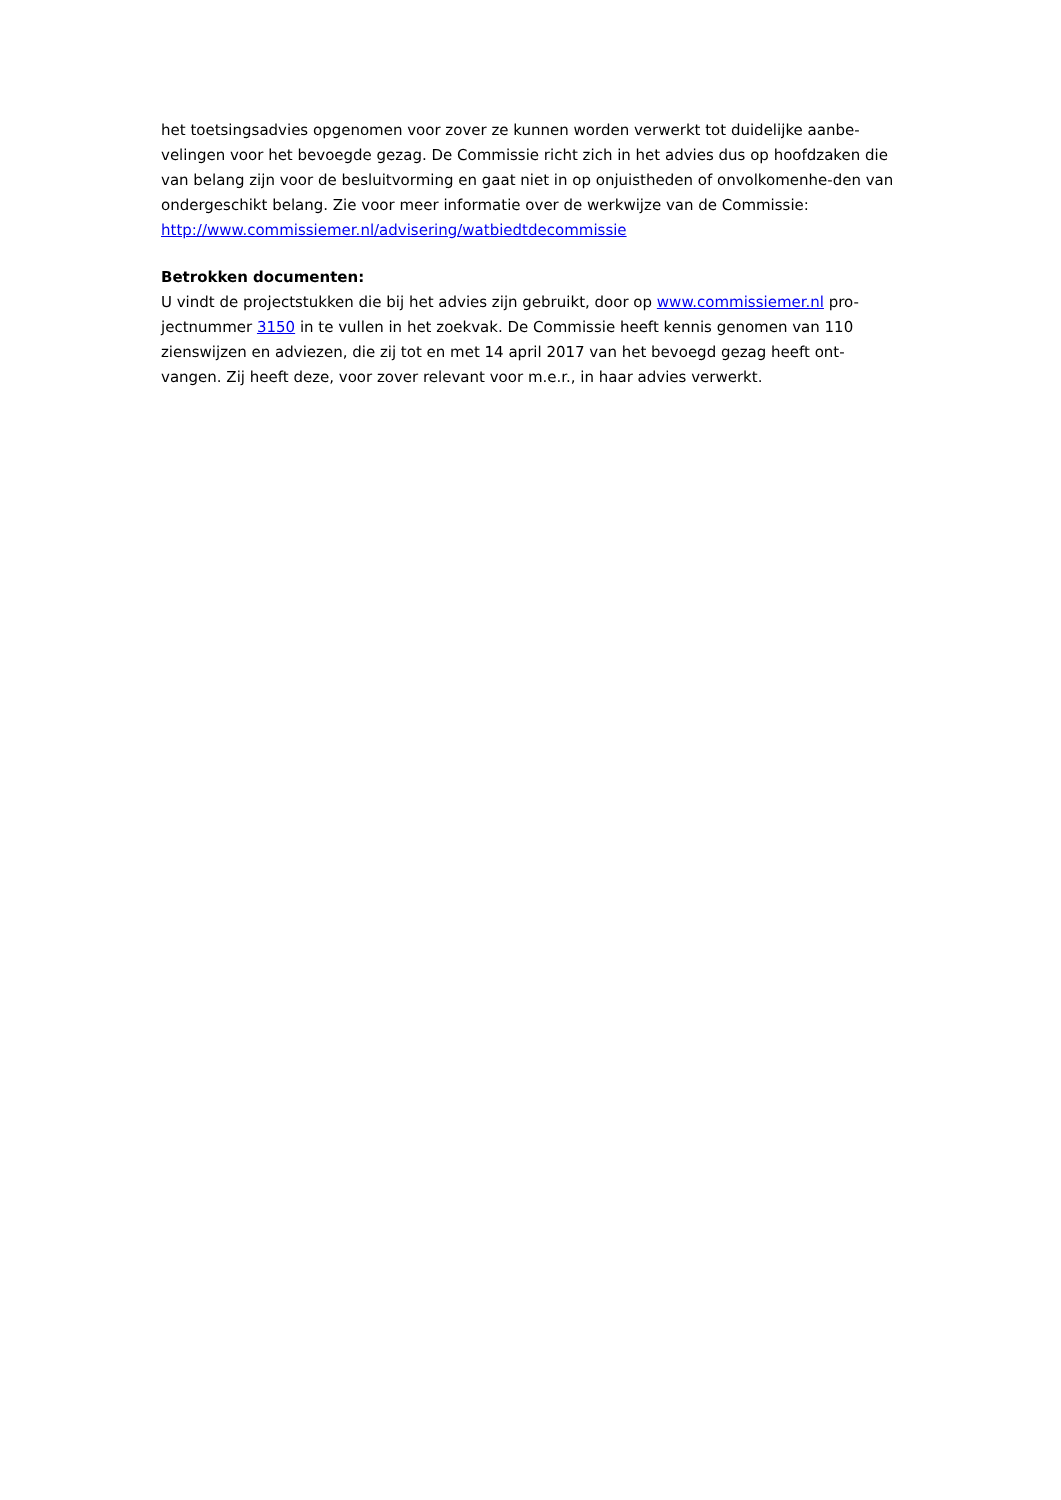het toetsingsadvies opgenomen voor zover ze kunnen worden verwerkt tot duidelijke aanbe-velingen voor het bevoegde gezag. De Commissie richt zich in het advies dus op hoofdzaken die van belang zijn voor de besluitvorming en gaat niet in op onjuistheden of onvolkomenhe-den van ondergeschikt belang. Zie voor meer informatie over de werkwijze van de Commissie: http://www.commissiemer.nl/advisering/watbiedtdecommissie
Betrokken documenten:
U vindt de projectstukken die bij het advies zijn gebruikt, door op www.commissiemer.nl pro-jectnummer 3150 in te vullen in het zoekvak. De Commissie heeft kennis genomen van 110 zienswijzen en adviezen, die zij tot en met 14 april 2017 van het bevoegd gezag heeft ont-vangen. Zij heeft deze, voor zover relevant voor m.e.r., in haar advies verwerkt.